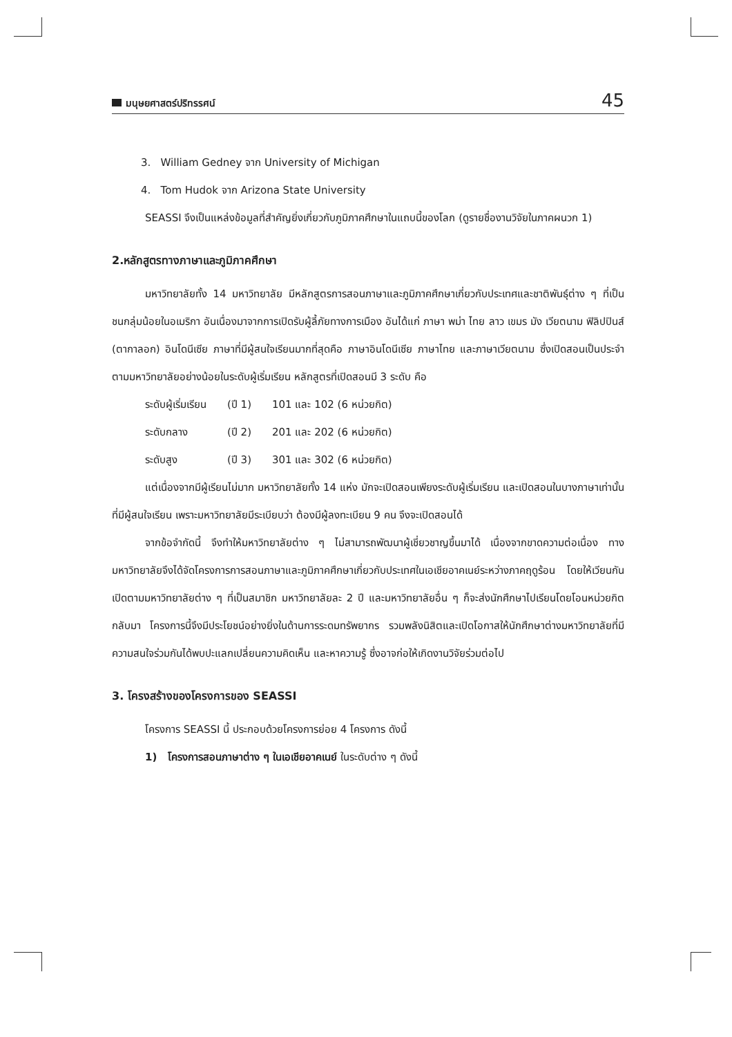มนุษยศาสตร์ปริทรรศน์
45
3. William Gedney จาก University of Michigan
4. Tom Hudok จาก Arizona State University
SEASSI จึงเป็นแหล่งข้อมูลที่สำคัญยิ่งเกี่ยวกับภูมิภาคศึกษาในแถบนี้ของโลก (ดูรายชื่องานวิจัยในภาคผนวก 1)
2.หลักสูตรทางภาษาและภูมิภาคศึกษา
มหาวิทยาลัยทั้ง 14 มหาวิทยาลัย มีหลักสูตรการสอนภาษาและภูมิภาคศึกษาเกี่ยวกับประเทศและชาติพันธุ์ต่าง ๆ ที่เป็นชนกลุ่มน้อยในอเมริกา อันเนื่องมาจากการเปิดรับผู้ลี้ภัยทางการเมือง อันได้แก่ ภาษา พม่า ไทย ลาว เขมร มัง เวียตนาม ฟิลิปปินส์ (ตากาลอก) อินโดนีเซีย ภาษาที่มีผู้สนใจเรียนมากที่สุดคือ ภาษาอินโดนีเซีย ภาษาไทย และภาษาเวียตนาม ซึ่งเปิดสอนเป็นประจำตามมหาวิทยาลัยอย่างน้อยในระดับผู้เริ่มเรียน หลักสูตรที่เปิดสอนมี 3 ระดับ คือ
| ระดับผู้เริ่มเรียน | (ปี 1) | 101 และ 102 (6 หน่วยกิต) |
| ระดับกลาง | (ปี 2) | 201 และ 202 (6 หน่วยกิต) |
| ระดับสูง | (ปี 3) | 301 และ 302 (6 หน่วยกิต) |
แต่เนื่องจากมีผู้เรียนไม่มาก มหาวิทยาลัยทั้ง 14 แห่ง มักจะเปิดสอนเพียงระดับผู้เริ่มเรียน และเปิดสอนในบางภาษาเท่านั้นที่มีผู้สนใจเรียน เพราะมหาวิทยาลัยมีระเบียบว่า ต้องมีผู้ลงทะเบียน 9 คน จึงจะเปิดสอนได้
จากข้อจำกัดนี้ จึงทำให้มหาวิทยาลัยต่าง ๆ ไม่สามารถพัฒนาผู้เชี่ยวชาญขึ้นมาได้ เนื่องจากขาดความต่อเนื่อง ทางมหาวิทยาลัยจึงได้จัดโครงการการสอนภาษาและภูมิภาคศึกษาเกี่ยวกับประเทศในเอเชียอาคเนย์ระหว่างภาคฤดูร้อน โดยให้เวียนกันเปิดตามมหาวิทยาลัยต่าง ๆ ที่เป็นสมาชิก มหาวิทยาลัยละ 2 ปี และมหาวิทยาลัยอื่น ๆ ก็จะส่งนักศึกษาไปเรียนโดยโอนหน่วยกิตกลับมา โครงการนี้จึงมีประโยชน์อย่างยิ่งในด้านการระดมทรัพยากร รวมพลังนิสิตและเปิดโอกาสให้นักศึกษาต่างมหาวิทยาลัยที่มีความสนใจร่วมกันได้พบปะแลกเปลี่ยนความคิดเห็น และหาความรู้ ซึ่งอาจก่อให้เกิดงานวิจัยร่วมต่อไป
3. โครงสร้างของโครงการของ SEASSI
โครงการ SEASSI นี้ ประกอบด้วยโครงการย่อย 4 โครงการ ดังนี้
1) โครงการสอนภาษาต่าง ๆ ในเอเชียอาคเนย์ ในระดับต่าง ๆ ดังนี้